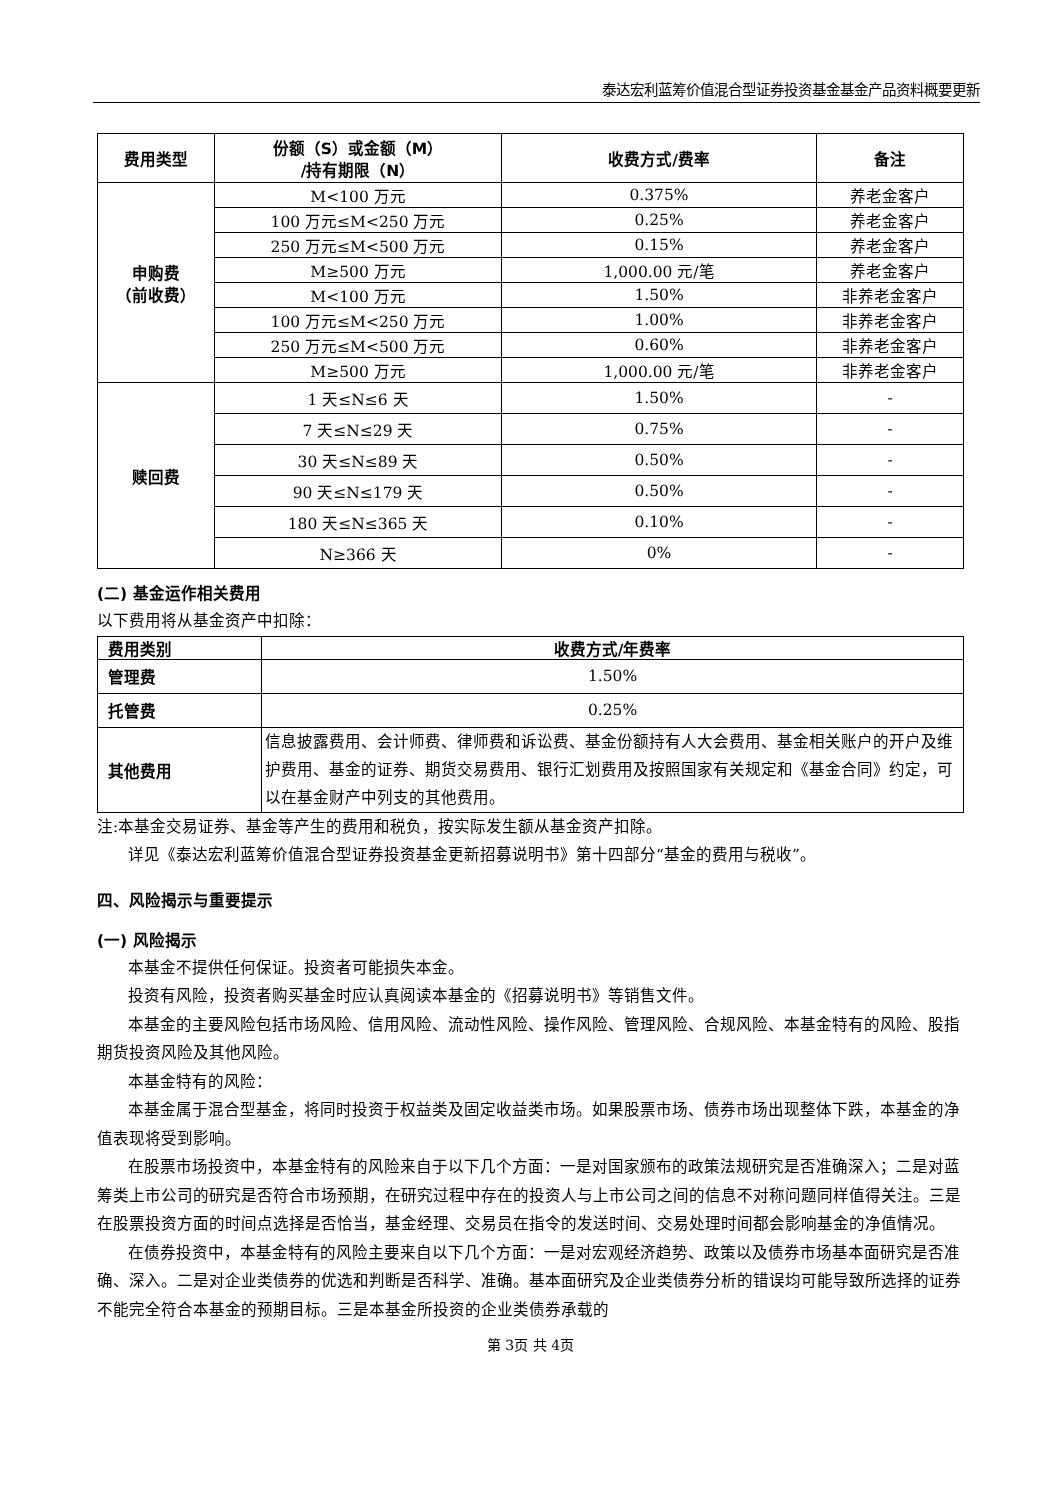泰达宏利蓝筹价值混合型证券投资基金基金产品资料概要更新
| 费用类型 | 份额（S）或金额（M） /持有期限（N） | 收费方式/费率 | 备注 |
| --- | --- | --- | --- |
| 申购费 （前收费） | M<100 万元 | 0.375% | 养老金客户 |
| | 100 万元≤M<250 万元 | 0.25% | 养老金客户 |
| | 250 万元≤M<500 万元 | 0.15% | 养老金客户 |
| | M≥500 万元 | 1,000.00 元/笔 | 养老金客户 |
| | M<100 万元 | 1.50% | 非养老金客户 |
| | 100 万元≤M<250 万元 | 1.00% | 非养老金客户 |
| | 250 万元≤M<500 万元 | 0.60% | 非养老金客户 |
| | M≥500 万元 | 1,000.00 元/笔 | 非养老金客户 |
| 赎回费 | 1 天≤N≤6 天 | 1.50% | - |
| | 7 天≤N≤29 天 | 0.75% | - |
| | 30 天≤N≤89 天 | 0.50% | - |
| | 90 天≤N≤179 天 | 0.50% | - |
| | 180 天≤N≤365 天 | 0.10% | - |
| | N≥366 天 | 0% | - |
(二) 基金运作相关费用
以下费用将从基金资产中扣除：
| 费用类别 | 收费方式/年费率 |
| --- | --- |
| 管理费 | 1.50% |
| 托管费 | 0.25% |
| 其他费用 | 信息披露费用、会计师费、律师费和诉讼费、基金份额持有人大会费用、基金相关账户的开户及维护费用、基金的证券、期货交易费用、银行汇划费用及按照国家有关规定和《基金合同》约定，可以在基金财产中列支的其他费用。 |
注:本基金交易证券、基金等产生的费用和税负，按实际发生额从基金资产扣除。
详见《泰达宏利蓝筹价值混合型证券投资基金更新招募说明书》第十四部分“基金的费用与税收”。
四、风险揭示与重要提示
(一) 风险揭示
本基金不提供任何保证。投资者可能损失本金。
投资有风险，投资者购买基金时应认真阅读本基金的《招募说明书》等销售文件。
本基金的主要风险包括市场风险、信用风险、流动性风险、操作风险、管理风险、合规风险、本基金特有的风险、股指期货投资风险及其他风险。
本基金特有的风险：
本基金属于混合型基金，将同时投资于权益类及固定收益类市场。如果股票市场、债券市场出现整体下跌，本基金的净值表现将受到影响。
在股票市场投资中，本基金特有的风险来自于以下几个方面：一是对国家颁布的政策法规研究是否准确深入；二是对蓝筹类上市公司的研究是否符合市场预期，在研究过程中存在的投资人与上市公司之间的信息不对称问题同样值得关注。三是在股票投资方面的时间点选择是否恰当，基金经理、交易员在指令的发送时间、交易处理时间都会影响基金的净值情况。
在债券投资中，本基金特有的风险主要来自以下几个方面：一是对宏观经济趋势、政策以及债券市场基本面研究是否准确、深入。二是对企业类债券的优选和判断是否科学、准确。基本面研究及企业类债券分析的错误均可能导致所选择的证券不能完全符合本基金的预期目标。三是本基金所投资的企业类债券承载的
第 3页 共 4页